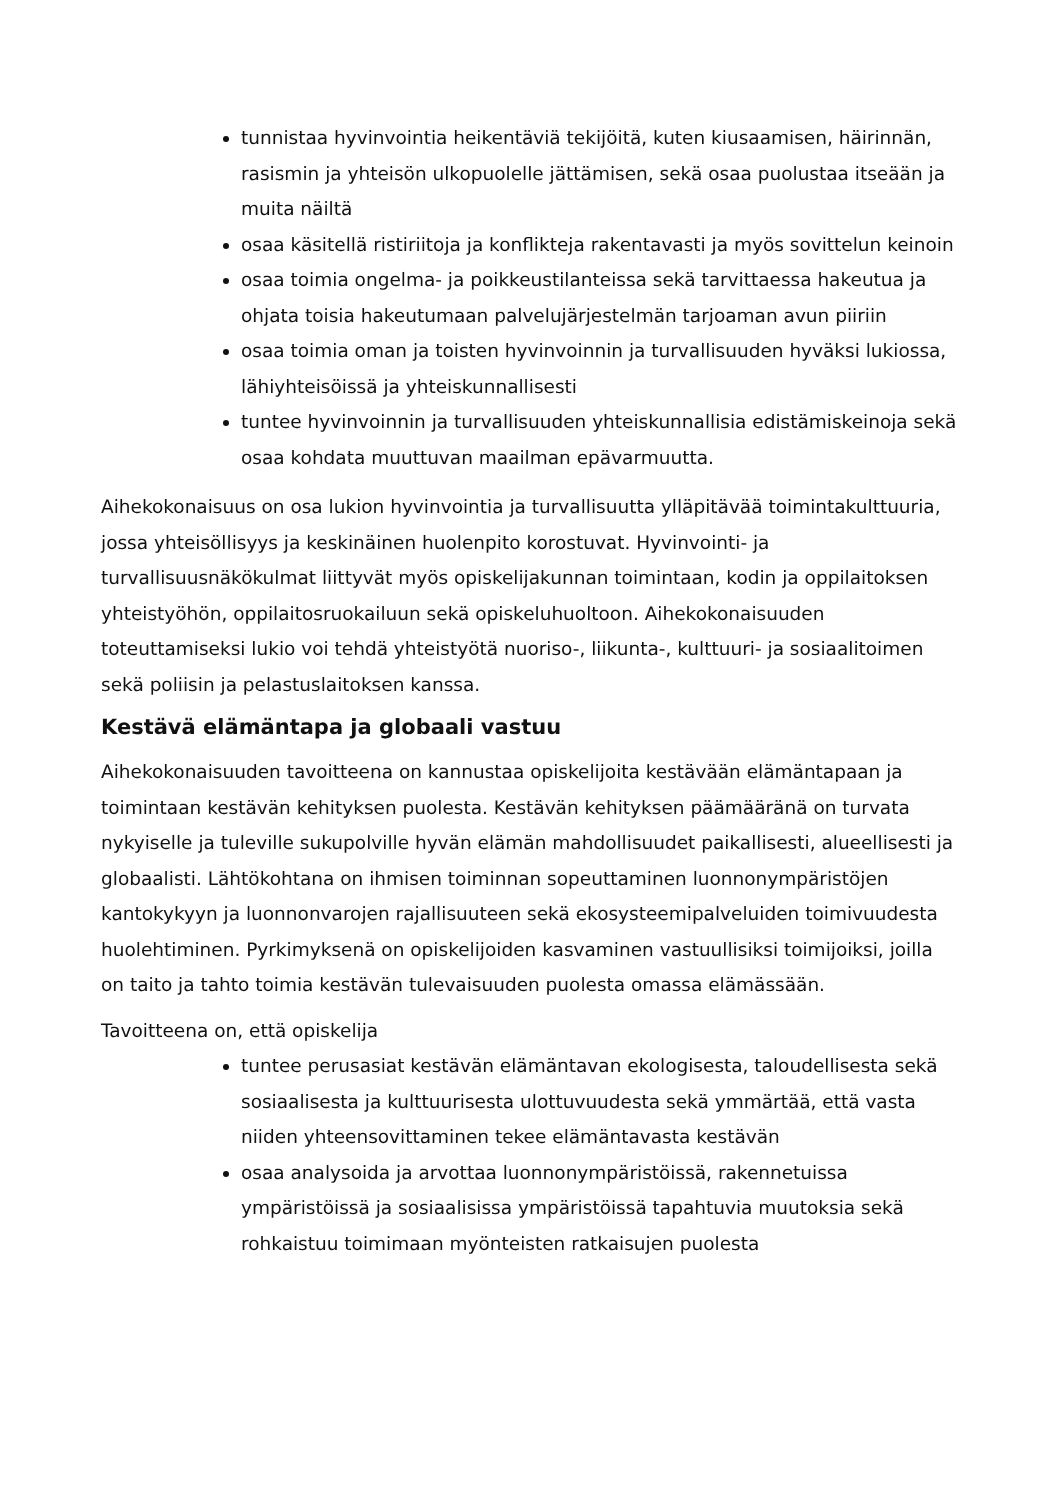tunnistaa hyvinvointia heikentäviä tekijöitä, kuten kiusaamisen, häirinnän, rasismin ja yhteisön ulkopuolelle jättämisen, sekä osaa puolustaa itseään ja muita näiltä
osaa käsitellä ristiriitoja ja konflikteja rakentavasti ja myös sovittelun keinoin
osaa toimia ongelma- ja poikkeustilanteissa sekä tarvittaessa hakeutua ja ohjata toisia hakeutumaan palvelujärjestelmän tarjoaman avun piiriin
osaa toimia oman ja toisten hyvinvoinnin ja turvallisuuden hyväksi lukiossa, lähiyhteisöissä ja yhteiskunnallisesti
tuntee hyvinvoinnin ja turvallisuuden yhteiskunnallisia edistämiskeinoja sekä osaa kohdata muuttuvan maailman epävarmuutta.
Aihekokonaisuus on osa lukion hyvinvointia ja turvallisuutta ylläpitävää toimintakulttuuria, jossa yhteisöllisyys ja keskinäinen huolenpito korostuvat. Hyvinvointi- ja turvallisuusnäkökulmat liittyvät myös opiskelijakunnan toimintaan, kodin ja oppilaitoksen yhteistyöhön, oppilaitosruokailuun sekä opiskeluhuoltoon. Aihekokonaisuuden toteuttamiseksi lukio voi tehdä yhteistyötä nuoriso-, liikunta-, kulttuuri- ja sosiaalitoimen sekä poliisin ja pelastuslaitoksen kanssa.
Kestävä elämäntapa ja globaali vastuu
Aihekokonaisuuden tavoitteena on kannustaa opiskelijoita kestävään elämäntapaan ja toimintaan kestävän kehityksen puolesta. Kestävän kehityksen päämääränä on turvata nykyiselle ja tuleville sukupolville hyvän elämän mahdollisuudet paikallisesti, alueellisesti ja globaalisti. Lähtökohtana on ihmisen toiminnan sopeuttaminen luonnonympäristöjen kantokykyyn ja luonnonvarojen rajallisuuteen sekä ekosysteemipalveluiden toimivuudesta huolehtiminen. Pyrkimyksenä on opiskelijoiden kasvaminen vastuullisiksi toimijoiksi, joilla on taito ja tahto toimia kestävän tulevaisuuden puolesta omassa elämässään.
Tavoitteena on, että opiskelija
tuntee perusasiat kestävän elämäntavan ekologisesta, taloudellisesta sekä sosiaalisesta ja kulttuurisesta ulottuvuudesta sekä ymmärtää, että vasta niiden yhteensovittaminen tekee elämäntavasta kestävän
osaa analysoida ja arvottaa luonnonympäristöissä, rakennetuissa ympäristöissä ja sosiaalisissa ympäristöissä tapahtuvia muutoksia sekä rohkaistuu toimimaan myönteisten ratkaisujen puolesta